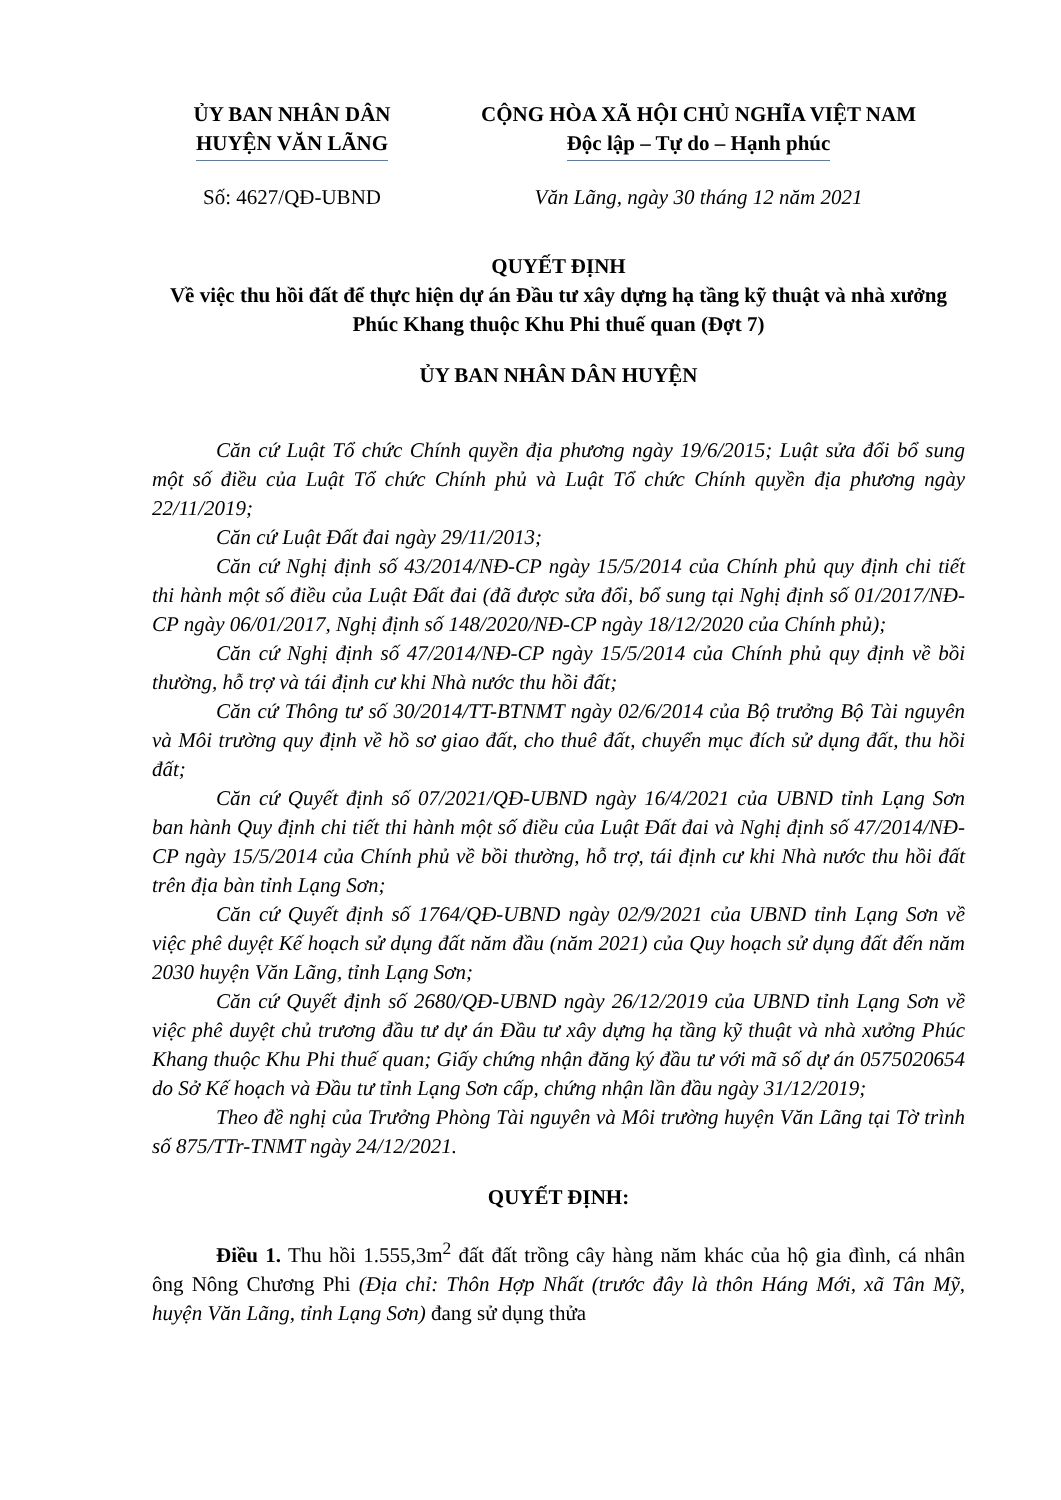ỦY BAN NHÂN DÂN
HUYỆN VĂN LÃNG
Số: 4627/QĐ-UBND
CỘNG HÒA XÃ HỘI CHỦ NGHĨA VIỆT NAM
Độc lập – Tự do – Hạnh phúc
Văn Lãng, ngày 30 tháng 12 năm 2021
QUYẾT ĐỊNH
Về việc thu hồi đất để thực hiện dự án Đầu tư xây dựng hạ tầng kỹ thuật và nhà xưởng Phúc Khang thuộc Khu Phi thuế quan (Đợt 7)
ỦY BAN NHÂN DÂN HUYỆN
Căn cứ Luật Tổ chức Chính quyền địa phương ngày 19/6/2015; Luật sửa đổi bổ sung một số điều của Luật Tổ chức Chính phủ và Luật Tổ chức Chính quyền địa phương ngày 22/11/2019;
Căn cứ Luật Đất đai ngày 29/11/2013;
Căn cứ Nghị định số 43/2014/NĐ-CP ngày 15/5/2014 của Chính phủ quy định chi tiết thi hành một số điều của Luật Đất đai (đã được sửa đổi, bổ sung tại Nghị định số 01/2017/NĐ-CP ngày 06/01/2017, Nghị định số 148/2020/NĐ-CP ngày 18/12/2020 của Chính phủ);
Căn cứ Nghị định số 47/2014/NĐ-CP ngày 15/5/2014 của Chính phủ quy định về bồi thường, hỗ trợ và tái định cư khi Nhà nước thu hồi đất;
Căn cứ Thông tư số 30/2014/TT-BTNMT ngày 02/6/2014 của Bộ trưởng Bộ Tài nguyên và Môi trường quy định về hồ sơ giao đất, cho thuê đất, chuyển mục đích sử dụng đất, thu hồi đất;
Căn cứ Quyết định số 07/2021/QĐ-UBND ngày 16/4/2021 của UBND tỉnh Lạng Sơn ban hành Quy định chi tiết thi hành một số điều của Luật Đất đai và Nghị định số 47/2014/NĐ-CP ngày 15/5/2014 của Chính phủ về bồi thường, hỗ trợ, tái định cư khi Nhà nước thu hồi đất trên địa bàn tỉnh Lạng Sơn;
Căn cứ Quyết định số 1764/QĐ-UBND ngày 02/9/2021 của UBND tỉnh Lạng Sơn về việc phê duyệt Kế hoạch sử dụng đất năm đầu (năm 2021) của Quy hoạch sử dụng đất đến năm 2030 huyện Văn Lãng, tỉnh Lạng Sơn;
Căn cứ Quyết định số 2680/QĐ-UBND ngày 26/12/2019 của UBND tỉnh Lạng Sơn về việc phê duyệt chủ trương đầu tư dự án Đầu tư xây dựng hạ tầng kỹ thuật và nhà xưởng Phúc Khang thuộc Khu Phi thuế quan; Giấy chứng nhận đăng ký đầu tư với mã số dự án 0575020654 do Sở Kế hoạch và Đầu tư tỉnh Lạng Sơn cấp, chứng nhận lần đầu ngày 31/12/2019;
Theo đề nghị của Trưởng Phòng Tài nguyên và Môi trường huyện Văn Lãng tại Tờ trình số 875/TTr-TNMT ngày 24/12/2021.
QUYẾT ĐỊNH:
Điều 1. Thu hồi 1.555,3m<sup>2</sup> đất đất trồng cây hàng năm khác của hộ gia đình, cá nhân ông Nông Chương Phi (Địa chỉ: Thôn Hợp Nhất (trước đây là thôn Háng Mới, xã Tân Mỹ, huyện Văn Lãng, tỉnh Lạng Sơn) đang sử dụng thửa